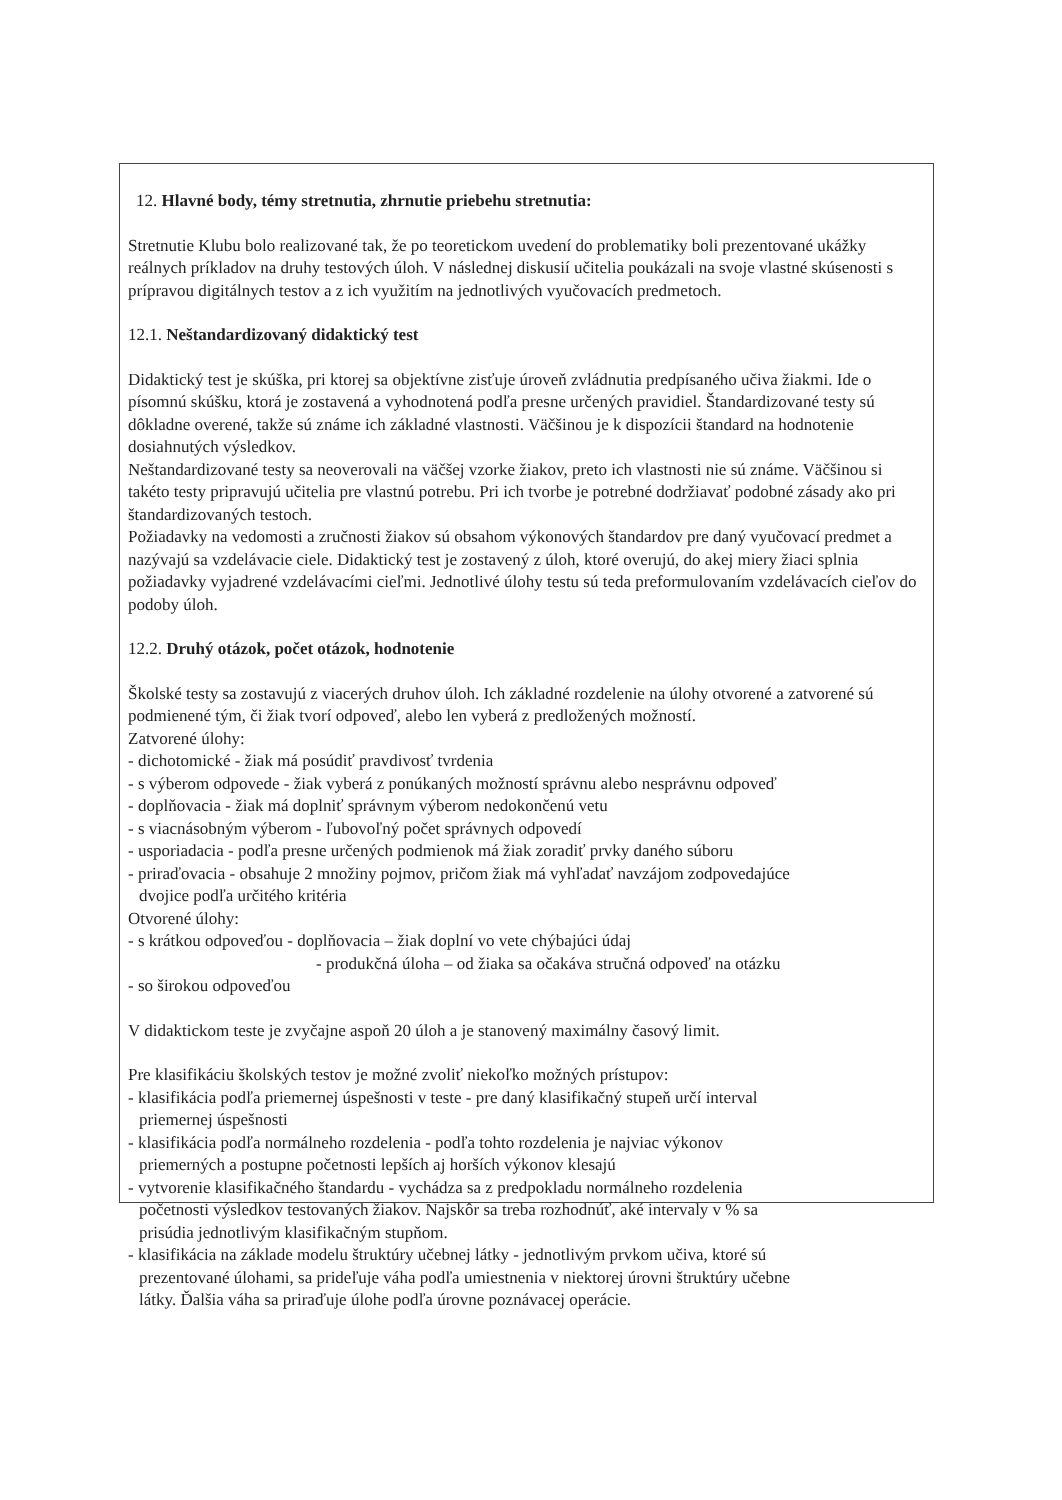12. Hlavné body, témy stretnutia, zhrnutie priebehu stretnutia:
Stretnutie Klubu bolo realizované tak, že po teoretickom uvedení do problematiky boli prezentované ukážky reálnych príkladov na druhy testových úloh. V následnej diskusií učitelia poukázali na svoje vlastné skúsenosti s prípravou digitálnych testov a z ich využitím na jednotlivých vyučovacích predmetoch.
12.1. Neštandardizovaný didaktický test
Didaktický test je skúška, pri ktorej sa objektívne zisťuje úroveň zvládnutia predpísaného učiva žiakmi. Ide o písomnú skúšku, ktorá je zostavená a vyhodnotená podľa presne určených pravidiel. Štandardizované testy sú dôkladne overené, takže sú známe ich základné vlastnosti. Väčšinou je k dispozícii štandard na hodnotenie dosiahnutých výsledkov.
Neštandardizované testy sa neoverovali na väčšej vzorke žiakov, preto ich vlastnosti nie sú známe. Väčšinou si takéto testy pripravujú učitelia pre vlastnú potrebu. Pri ich tvorbe je potrebné dodržiavať podobné zásady ako pri štandardizovaných testoch.
Požiadavky na vedomosti a zručnosti žiakov sú obsahom výkonových štandardov pre daný vyučovací predmet a nazývajú sa vzdelávacie ciele. Didaktický test je zostavený z úloh, ktoré overujú, do akej miery žiaci splnia požiadavky vyjadrené vzdelávacími cieľmi. Jednotlivé úlohy testu sú teda preformulovaním vzdelávacích cieľov do podoby úloh.
12.2. Druhý otázok, počet otázok, hodnotenie
Školské testy sa zostavujú z viacerých druhov úloh. Ich základné rozdelenie na úlohy otvorené a zatvorené sú podmienené tým, či žiak tvorí odpoveď, alebo len vyberá z predložených možností.
Zatvorené úlohy:
- dichotomické - žiak má posúdiť pravdivosť tvrdenia
- s výberom odpovede - žiak vyberá z ponúkaných možností správnu alebo nesprávnu odpoveď
- doplňovacia - žiak má doplniť správnym výberom nedokončenú vetu
- s viacnásobným výberom - ľubovoľný počet správnych odpovedí
- usporiadacia - podľa presne určených podmienok má žiak zoradiť prvky daného súboru
- priraďovacia - obsahuje 2 množiny pojmov, pričom žiak má vyhľadať navzájom zodpovedajúce
dvojice podľa určitého kritéria
Otvorené úlohy:
- s krátkou odpoveďou - doplňovacia – žiak doplní vo vete chýbajúci údaj
- produkčná úloha – od žiaka sa očakáva stručná odpoveď na otázku
- so širokou odpoveďou
V didaktickom teste je zvyčajne aspoň 20 úloh a je stanovený maximálny časový limit.
Pre klasifikáciu školských testov je možné zvoliť niekoľko možných prístupov:
- klasifikácia podľa priemernej úspešnosti v teste - pre daný klasifikačný stupeň určí interval
priemernej úspešnosti
- klasifikácia podľa normálneho rozdelenia - podľa tohto rozdelenia je najviac výkonov
priemerných a postupne početnosti lepších aj horších výkonov klesajú
- vytvorenie klasifikačného štandardu - vychádza sa z predpokladu normálneho rozdelenia
početnosti výsledkov testovaných žiakov. Najskôr sa treba rozhodnúť, aké intervaly v % sa
prisúdia jednotlivým klasifikačným stupňom.
- klasifikácia na základe modelu štruktúry učebnej látky - jednotlivým prvkom učiva, ktoré sú
prezentované úlohami, sa prideľuje váha podľa umiestnenia v niektorej úrovni štruktúry učebne
látky. Ďalšia váha sa priraďuje úlohe podľa úrovne poznávacej operácie.